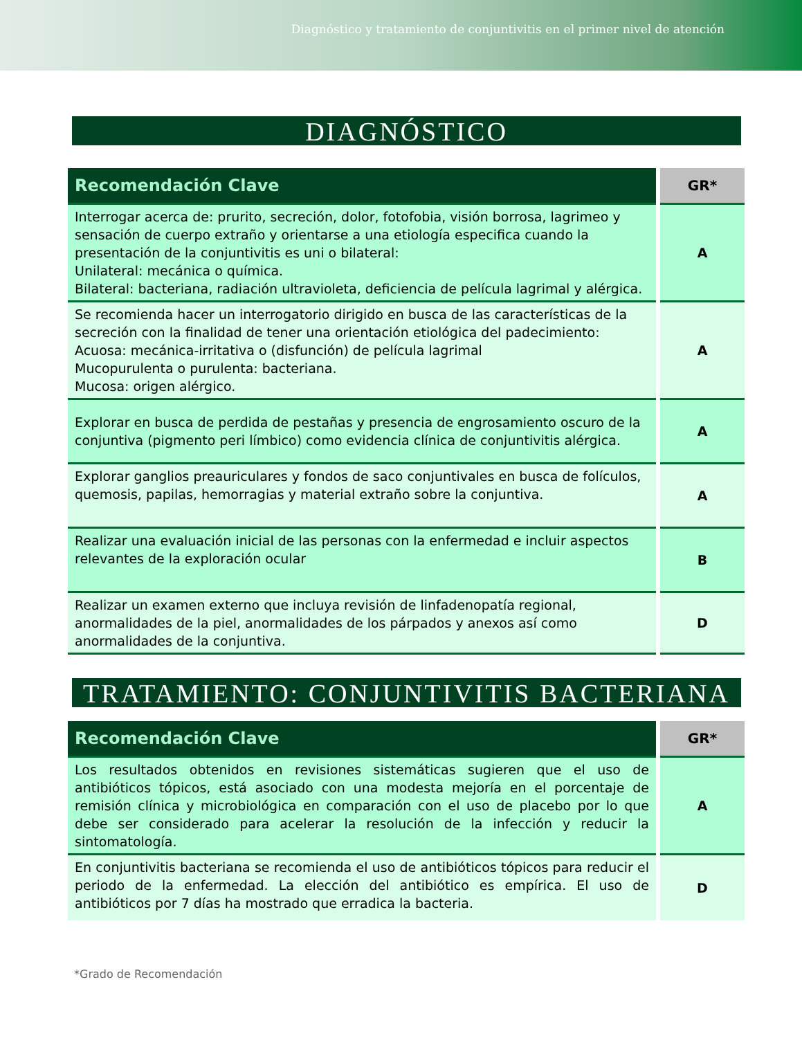Diagnóstico y tratamiento de conjuntivitis en el primer nivel de atención
DIAGNÓSTICO
| Recomendación Clave | GR* |
| --- | --- |
| Interrogar acerca de: prurito, secreción, dolor, fotofobia, visión borrosa, lagrimeo y sensación de cuerpo extraño y orientarse a una etiología especifica cuando la presentación de la conjuntivitis es uni o bilateral: Unilateral: mecánica o química. Bilateral: bacteriana, radiación ultravioleta, deficiencia de película lagrimal y alérgica. | A |
| Se recomienda hacer un interrogatorio dirigido en busca de las características de la secreción con la finalidad de tener una orientación etiológica del padecimiento: Acuosa: mecánica-irritativa o (disfunción) de película lagrimal Mucopurulenta o purulenta: bacteriana. Mucosa: origen alérgico. | A |
| Explorar en busca de perdida de pestañas y presencia de engrosamiento oscuro de la conjuntiva (pigmento peri límbico) como evidencia clínica de conjuntivitis alérgica. | A |
| Explorar ganglios preauriculares y fondos de saco conjuntivales en busca de folículos, quemosis, papilas, hemorragias y material extraño sobre la conjuntiva. | A |
| Realizar una evaluación inicial de las personas con la enfermedad e incluir aspectos relevantes de la exploración ocular | B |
| Realizar un examen externo que incluya revisión de linfadenopatía regional, anormalidades de la piel, anormalidades de los párpados y anexos así como anormalidades de la conjuntiva. | D |
TRATAMIENTO: CONJUNTIVITIS BACTERIANA
| Recomendación Clave | GR* |
| --- | --- |
| Los resultados obtenidos en revisiones sistemáticas sugieren que el uso de antibióticos tópicos, está asociado con una modesta mejoría en el porcentaje de remisión clínica y microbiológica en comparación con el uso de placebo por lo que debe ser considerado para acelerar la resolución de la infección y reducir la sintomatología. | A |
| En conjuntivitis bacteriana se recomienda el uso de antibióticos tópicos para reducir el periodo de la enfermedad. La elección del antibiótico es empírica. El uso de antibióticos por 7 días ha mostrado que erradica la bacteria. | D |
*Grado de Recomendación